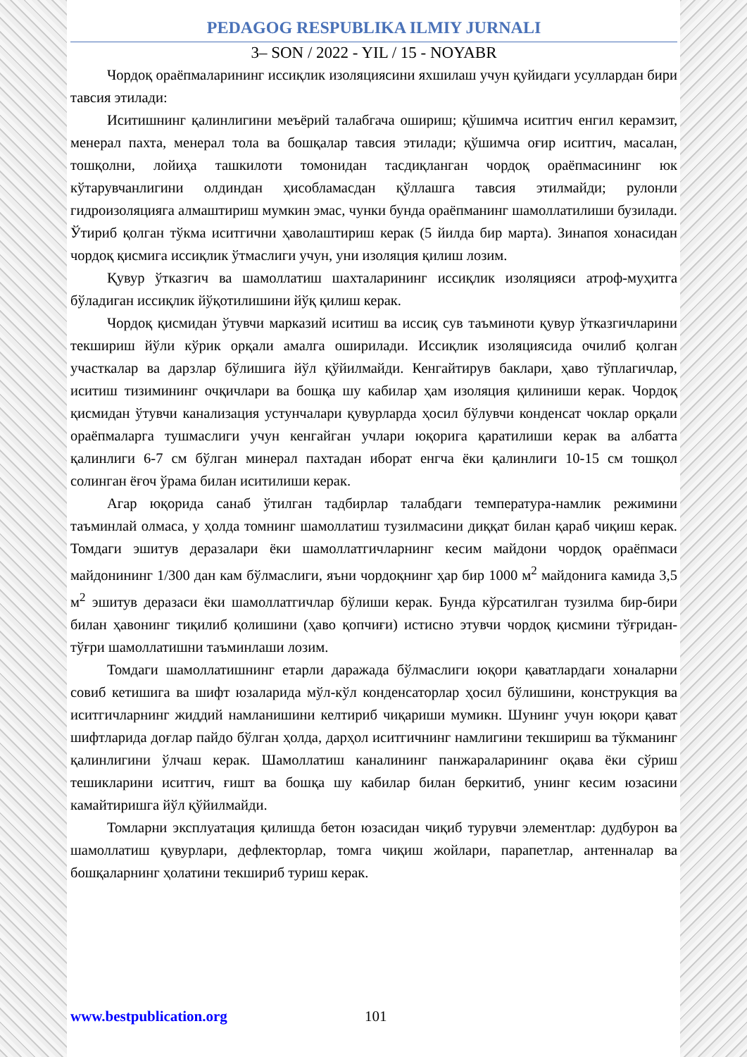PEDAGOG RESPUBLIKA ILMIY JURNALI
3– SON / 2022 - YIL / 15 - NOYABR
Чордоқ ораёпмаларининг иссиқлик изоляциясини яхшилаш учун қуйидаги усуллардан бири тавсия этилади:
Иситишнинг қалинлигини меъёрий талабгача ошириш; қўшимча иситгич енгил керамзит, менерал пахта, менерал тола ва бошқалар тавсия этилади; қўшимча оғир иситгич, масалан, тошқолни, лойиҳа ташкилоти томонидан тасдиқланган чордоқ ораёпмасининг юк кўтарувчанлигини олдиндан ҳисобламасдан қўллашга тавсия этилмайди; рулонли гидроизоляцияга алмаштириш мумкин эмас, чунки бунда ораёпманинг шамоллатилиши бузилади. Ўтириб қолган тўкма иситгични ҳаволаштириш керак (5 йилда бир марта). Зинапоя хонасидан чордоқ қисмига иссиқлик ўтмаслиги учун, уни изоляция қилиш лозим.
Қувур ўтказгич ва шамоллатиш шахталарининг иссиқлик изоляцияси атроф-муҳитга бўладиган иссиқлик йўқотилишини йўқ қилиш керак.
Чордоқ қисмидан ўтувчи марказий иситиш ва иссиқ сув таъминоти қувур ўтказгичларини текшириш йўли кўрик орқали амалга оширилади. Иссиқлик изоляциясида очилиб қолган участкалар ва дарзлар бўлишига йўл қўйилмайди. Кенгайтирув баклари, ҳаво тўплагичлар, иситиш тизимининг очқичлари ва бошқа шу кабилар ҳам изоляция қилиниши керак. Чордоқ қисмидан ўтувчи канализация устунчалари қувурларда ҳосил бўлувчи конденсат чоклар орқали ораёпмаларга тушмаслиги учун кенгайган учлари юқорига қаратилиши керак ва албатта қалинлиги 6-7 см бўлган минерал пахтадан иборат енгча ёки қалинлиги 10-15 см тошқол солинган ёғоч ўрама билан иситилиши керак.
Агар юқорида санаб ўтилган тадбирлар талабдаги температура-намлик режимини таъминлай олмаса, у ҳолда томнинг шамоллатиш тузилмасини диққат билан қараб чиқиш керак. Томдаги эшитув деразалари ёки шамоллатгичларнинг кесим майдони чордоқ ораёпмаси майдонининг 1/300 дан кам бўлмаслиги, яъни чордоқнинг ҳар бир 1000 м<sup>2</sup> майдонига камида 3,5 м<sup>2</sup> эшитув деразаси ёки шамоллатгичлар бўлиши керак. Бунда кўрсатилган тузилма бир-бири билан ҳавонинг тиқилиб қолишини (ҳаво қопчиғи) истисно этувчи чордоқ қисмини тўғридан-тўғри шамоллатишни таъминлаши лозим.
Томдаги шамоллатишнинг етарли даражада бўлмаслиги юқори қаватлардаги хоналарни совиб кетишига ва шифт юзаларида мўл-кўл конденсаторлар ҳосил бўлишини, конструкция ва иситгичларнинг жиддий намланишини келтириб чиқариши мумикн. Шунинг учун юқори қават шифтларида доғлар пайдо бўлган ҳолда, дарҳол иситгичнинг намлигини текшириш ва тўкманинг қалинлигини ўлчаш керак. Шамоллатиш каналининг панжараларининг оқава ёки сўриш тешикларини иситгич, ғишт ва бошқа шу кабилар билан беркитиб, унинг кесим юзасини камайтиришга йўл қўйилмайди.
Томларни эксплуатация қилишда бетон юзасидан чиқиб турувчи элементлар: дудбурон ва шамоллатиш қувурлари, дефлекторлар, томга чиқиш жойлари, парапетлар, антенналар ва бошқаларнинг ҳолатини текшириб туриш керак.
www.bestpublication.org 101